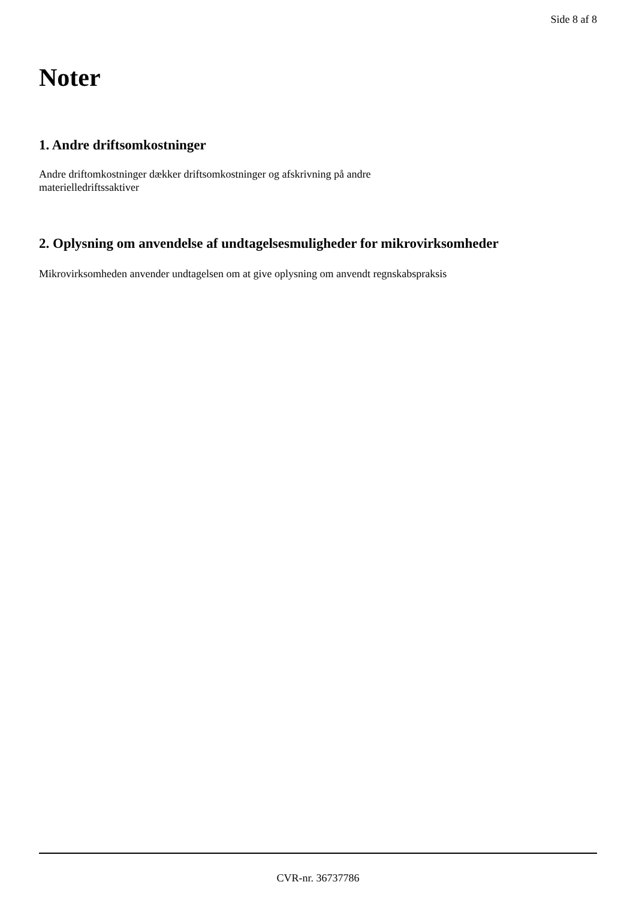Side 8 af 8
Noter
1. Andre driftsomkostninger
Andre driftomkostninger dækker driftsomkostninger og afskrivning på andre
materielledriftssaktiver
2. Oplysning om anvendelse af undtagelsesmuligheder for mikrovirksomheder
Mikrovirksomheden anvender undtagelsen om at give oplysning om anvendt regnskabspraksis
CVR-nr. 36737786